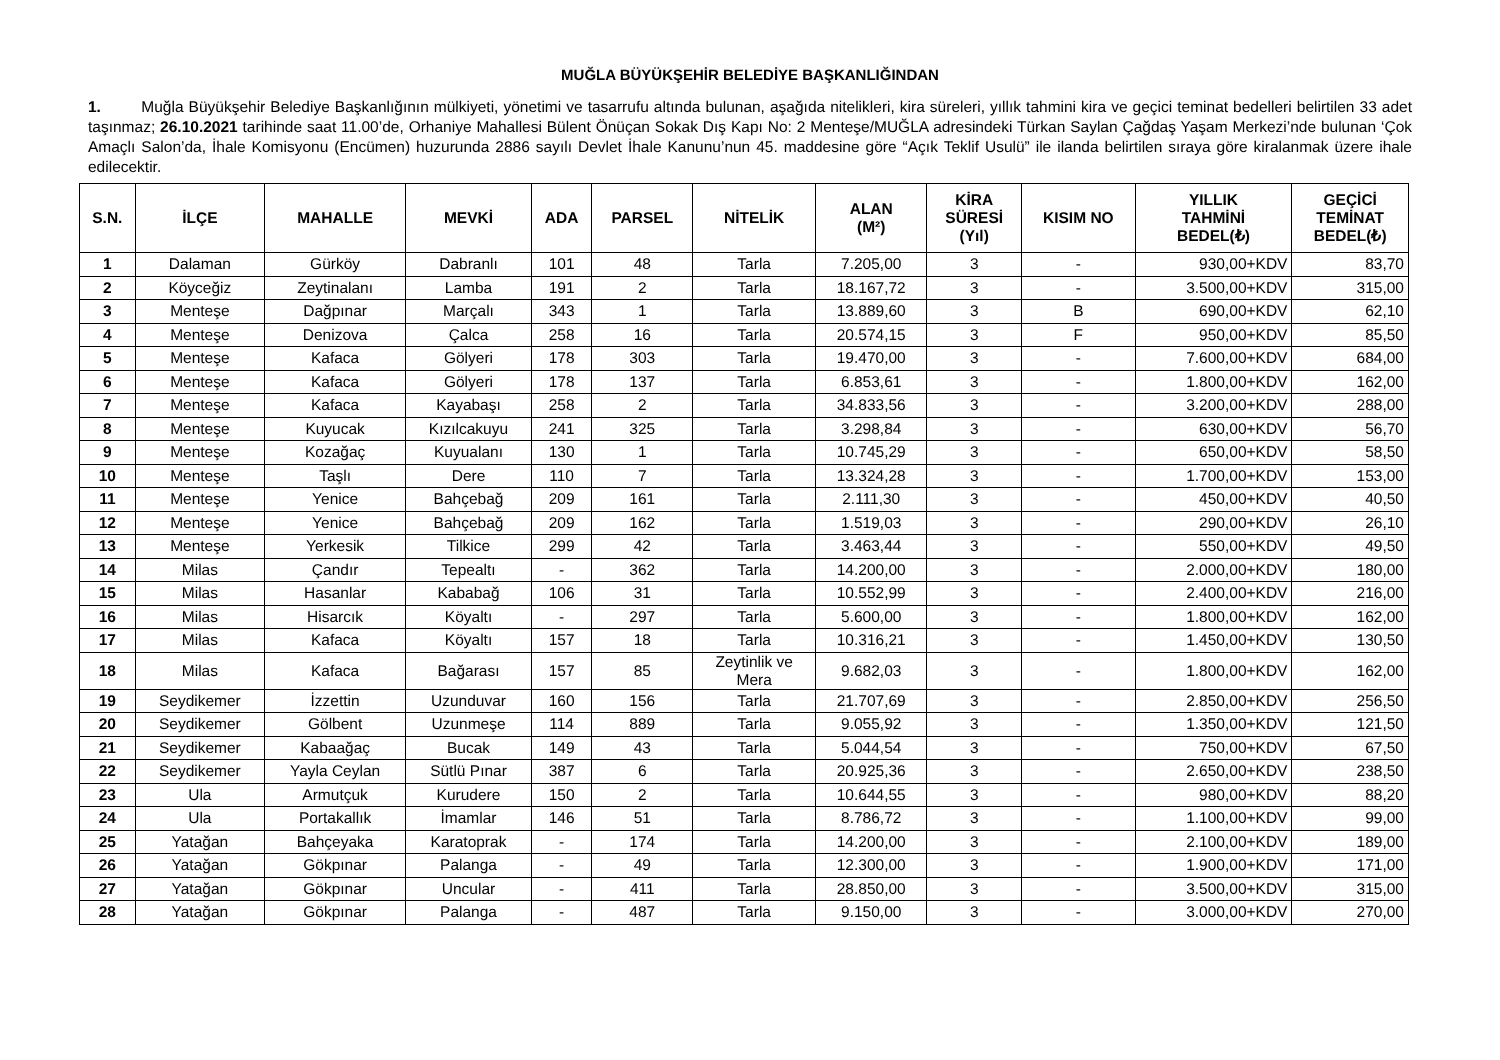MUĞLA BÜYÜKŞEHİR BELEDİYE BAŞKANLIĞINDAN
1. Muğla Büyükşehir Belediye Başkanlığının mülkiyeti, yönetimi ve tasarrufu altında bulunan, aşağıda nitelikleri, kira süreleri, yıllık tahmini kira ve geçici teminat bedelleri belirtilen 33 adet taşınmaz; 26.10.2021 tarihinde saat 11.00’de, Orhaniye Mahallesi Bülent Önüçan Sokak Dış Kapı No: 2 Menteşe/MUĞLA adresindeki Türkan Saylan Çağdaş Yaşam Merkezi’nde bulunan ‘Çok Amaçlı Salon’da, İhale Komisyonu (Encümen) huzurunda 2886 sayılı Devlet İhale Kanunu’nun 45. maddesine göre “Açık Teklif Usulü” ile ilanda belirtilen sıraya göre kiralanmak üzere ihale edilecektir.
| S.N. | İLÇE | MAHALLE | MEVKİ | ADA | PARSEL | NİTELİK | ALAN (M²) | KİRA SÜRESİ (Yıl) | KISIM NO | YILLIK TAHMİNİ BEDEL(₺) | GEÇİCİ TEMİNAT BEDEL(₺) |
| --- | --- | --- | --- | --- | --- | --- | --- | --- | --- | --- | --- |
| 1 | Dalaman | Gürköy | Dabranlı | 101 | 48 | Tarla | 7.205,00 | 3 | - | 930,00+KDV | 83,70 |
| 2 | Köyceğiz | Zeytinalanı | Lamba | 191 | 2 | Tarla | 18.167,72 | 3 | - | 3.500,00+KDV | 315,00 |
| 3 | Menteşe | Dağpınar | Marçalı | 343 | 1 | Tarla | 13.889,60 | 3 | B | 690,00+KDV | 62,10 |
| 4 | Menteşe | Denizova | Çalca | 258 | 16 | Tarla | 20.574,15 | 3 | F | 950,00+KDV | 85,50 |
| 5 | Menteşe | Kafaca | Gölyeri | 178 | 303 | Tarla | 19.470,00 | 3 | - | 7.600,00+KDV | 684,00 |
| 6 | Menteşe | Kafaca | Gölyeri | 178 | 137 | Tarla | 6.853,61 | 3 | - | 1.800,00+KDV | 162,00 |
| 7 | Menteşe | Kafaca | Kayabaşı | 258 | 2 | Tarla | 34.833,56 | 3 | - | 3.200,00+KDV | 288,00 |
| 8 | Menteşe | Kuyucak | Kızılcakuyu | 241 | 325 | Tarla | 3.298,84 | 3 | - | 630,00+KDV | 56,70 |
| 9 | Menteşe | Kozağaç | Kuyualanı | 130 | 1 | Tarla | 10.745,29 | 3 | - | 650,00+KDV | 58,50 |
| 10 | Menteşe | Taşlı | Dere | 110 | 7 | Tarla | 13.324,28 | 3 | - | 1.700,00+KDV | 153,00 |
| 11 | Menteşe | Yenice | Bahçebağ | 209 | 161 | Tarla | 2.111,30 | 3 | - | 450,00+KDV | 40,50 |
| 12 | Menteşe | Yenice | Bahçebağ | 209 | 162 | Tarla | 1.519,03 | 3 | - | 290,00+KDV | 26,10 |
| 13 | Menteşe | Yerkesik | Tilkice | 299 | 42 | Tarla | 3.463,44 | 3 | - | 550,00+KDV | 49,50 |
| 14 | Milas | Çandır | Tepealtı | - | 362 | Tarla | 14.200,00 | 3 | - | 2.000,00+KDV | 180,00 |
| 15 | Milas | Hasanlar | Kababağ | 106 | 31 | Tarla | 10.552,99 | 3 | - | 2.400,00+KDV | 216,00 |
| 16 | Milas | Hisarcık | Köyaltı | - | 297 | Tarla | 5.600,00 | 3 | - | 1.800,00+KDV | 162,00 |
| 17 | Milas | Kafaca | Köyaltı | 157 | 18 | Tarla | 10.316,21 | 3 | - | 1.450,00+KDV | 130,50 |
| 18 | Milas | Kafaca | Bağarası | 157 | 85 | Zeytinlik ve Mera | 9.682,03 | 3 | - | 1.800,00+KDV | 162,00 |
| 19 | Seydikemer | İzzettin | Uzunduvar | 160 | 156 | Tarla | 21.707,69 | 3 | - | 2.850,00+KDV | 256,50 |
| 20 | Seydikemer | Gölbent | Uzunmeşe | 114 | 889 | Tarla | 9.055,92 | 3 | - | 1.350,00+KDV | 121,50 |
| 21 | Seydikemer | Kabaağaç | Bucak | 149 | 43 | Tarla | 5.044,54 | 3 | - | 750,00+KDV | 67,50 |
| 22 | Seydikemer | Yayla Ceylan | Sütlü Pınar | 387 | 6 | Tarla | 20.925,36 | 3 | - | 2.650,00+KDV | 238,50 |
| 23 | Ula | Armutçuk | Kurudere | 150 | 2 | Tarla | 10.644,55 | 3 | - | 980,00+KDV | 88,20 |
| 24 | Ula | Portakallık | İmamlar | 146 | 51 | Tarla | 8.786,72 | 3 | - | 1.100,00+KDV | 99,00 |
| 25 | Yatağan | Bahçeyaka | Karatoprak | - | 174 | Tarla | 14.200,00 | 3 | - | 2.100,00+KDV | 189,00 |
| 26 | Yatağan | Gökpınar | Palanga | - | 49 | Tarla | 12.300,00 | 3 | - | 1.900,00+KDV | 171,00 |
| 27 | Yatağan | Gökpınar | Uncular | - | 411 | Tarla | 28.850,00 | 3 | - | 3.500,00+KDV | 315,00 |
| 28 | Yatağan | Gökpınar | Palanga | - | 487 | Tarla | 9.150,00 | 3 | - | 3.000,00+KDV | 270,00 |